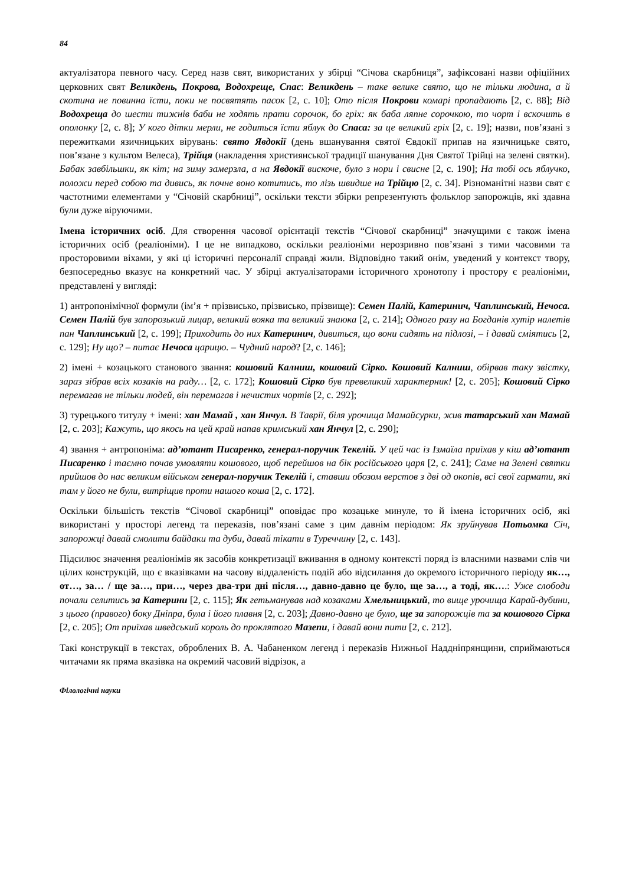84
актуалізатора певного часу. Серед назв свят, використаних у збірці “Січова скарбниця”, зафіксовані назви офіційних церковних свят Великдень, Покрова, Водохреще, Спас: Великдень – таке велике свято, що не тільки людина, а й скотина не повинна їсти, поки не посвятять пасок [2, с. 10]; Ото після Покрови комарі пропадають [2, с. 88]; Від Водохреща до шести тижнів баби не ходять прати сорочок, бо гріх: як баба ляпне сорочкою, то чорт і вскочить в ополонку [2, с. 8]; У кого дітки мерли, не годиться їсти яблук до Спаса: за це великий гріх [2, с. 19]; назви, пов’язані з пережитками язичницьких вірувань: свято Явдокії (день вшанування святої Євдокії припав на язичницьке свято, пов’язане з культом Велеса), Трійця (накладення християнської традиції шанування Дня Святої Трійці на зелені святки). Бабак завбільшки, як кіт; на зиму замерзла, а на Явдокії вискоче, було з нори і свисне [2, с. 190]; На тобі ось яблучко, положи перед собою та дивись, як почне воно котитись, то лізь швидше на Трійцю [2, с. 34]. Різноманітні назви свят є частотними елементами у “Січовій скарбниці”, оскільки тексти збірки репрезентують фольклор запорожців, які здавна були дуже віруючими.
Імена історичних осіб. Для створення часової орієнтації текстів “Січової скарбниці” значущими є також імена історичних осіб (реаліоніми). І це не випадково, оскільки реаліоніми нерозривно пов’язані з тими часовими та просторовими віхами, у які ці історичні персоналії справді жили. Відповідно такий онім, уведений у контекст твору, безпосередньо вказує на конкретний час. У збірці актуалізаторами історичного хронотопу і простору є реаліоніми, представлені у вигляді:
1) антропонімічної формули (ім’я + прізвисько, прізвисько, прізвище): Семен Палій, Катеринич, Чаплинський, Нечоса. Семен Палій був запорозький лицар, великий вояка та великий знаюка [2, с. 214]; Одного разу на Богданів хутір налетів пан Чаплинський [2, с. 199]; Приходить до них Катеринич, дивиться, що вони сидять на підлозі, – і давай сміятись [2, с. 129]; Ну що? – питає Нечоса царицю. – Чудний народ? [2, с. 146];
2) імені + козацького станового звання: кошовий Калниш, кошовий Сірко. Кошовий Калниш, обірвав таку звістку, зараз зібрав всіх козаків на раду… [2, с. 172]; Кошовий Сірко був превеликий характерник! [2, с. 205]; Кошовий Сірко перемагав не тільки людей, він перемагав і нечистих чортів [2, с. 292];
3) турецького титулу + імені: хан Мамай , хан Янчул. В Таврії, біля урочища Мамайсурки, жив татарський хан Мамай [2, с. 203]; Кажуть, що якось на цей край напав кримський хан Янчул [2, с. 290];
4) звання + антропоніма: ад’ютант Писаренко, генерал-поручик Текелій. У цей час із Ізмаїла приїхав у кіш ад’ютант Писаренко і таємно почав умовляти кошового, щоб перейшов на бік російського царя [2, с. 241]; Саме на Зелені святки прийшов до нас великим військом генерал-поручик Текелій і, ставши обозом верстов з дві од окопів, всі свої гармати, які там у його не були, витріщив проти нашого коша [2, с. 172].
Оскільки більшість текстів “Січової скарбниці” оповідає про козацьке минуле, то й імена історичних осіб, які використані у просторі легенд та переказів, пов’язані саме з цим давнім періодом: Як зруйнував Потьомка Січ, запорожці давай смолити байдаки та дуби, давай тікати в Туреччину [2, с. 143].
Підсилює значення реаліонімів як засобів конкретизації вживання в одному контексті поряд із власними назвами слів чи цілих конструкцій, що є вказівками на часову віддаленість подій або відсилання до окремого історичного періоду як…, от…, за… / ще за…, при…, через два-три дні після…, давно-давно це було, ще за…, а тоді, як….: Уже слободи почали селитись за Катерини [2, с. 115]; Як гетьманував над козаками Хмельницький, то вище урочища Карай-дубини, з цього (правого) боку Дніпра, була і його плавня [2, с. 203]; Давно-давно це було, ще за запорожців та за кошового Сірка [2, с. 205]; От приїхав шведський король до проклятого Мазепи, і давай вони пити [2, с. 212].
Такі конструкції в текстах, оброблених В. А. Чабаненком легенд і переказів Нижньої Наддніпрянщини, сприймаються читачами як пряма вказівка на окремий часовий відрізок, а
Філологічні науки